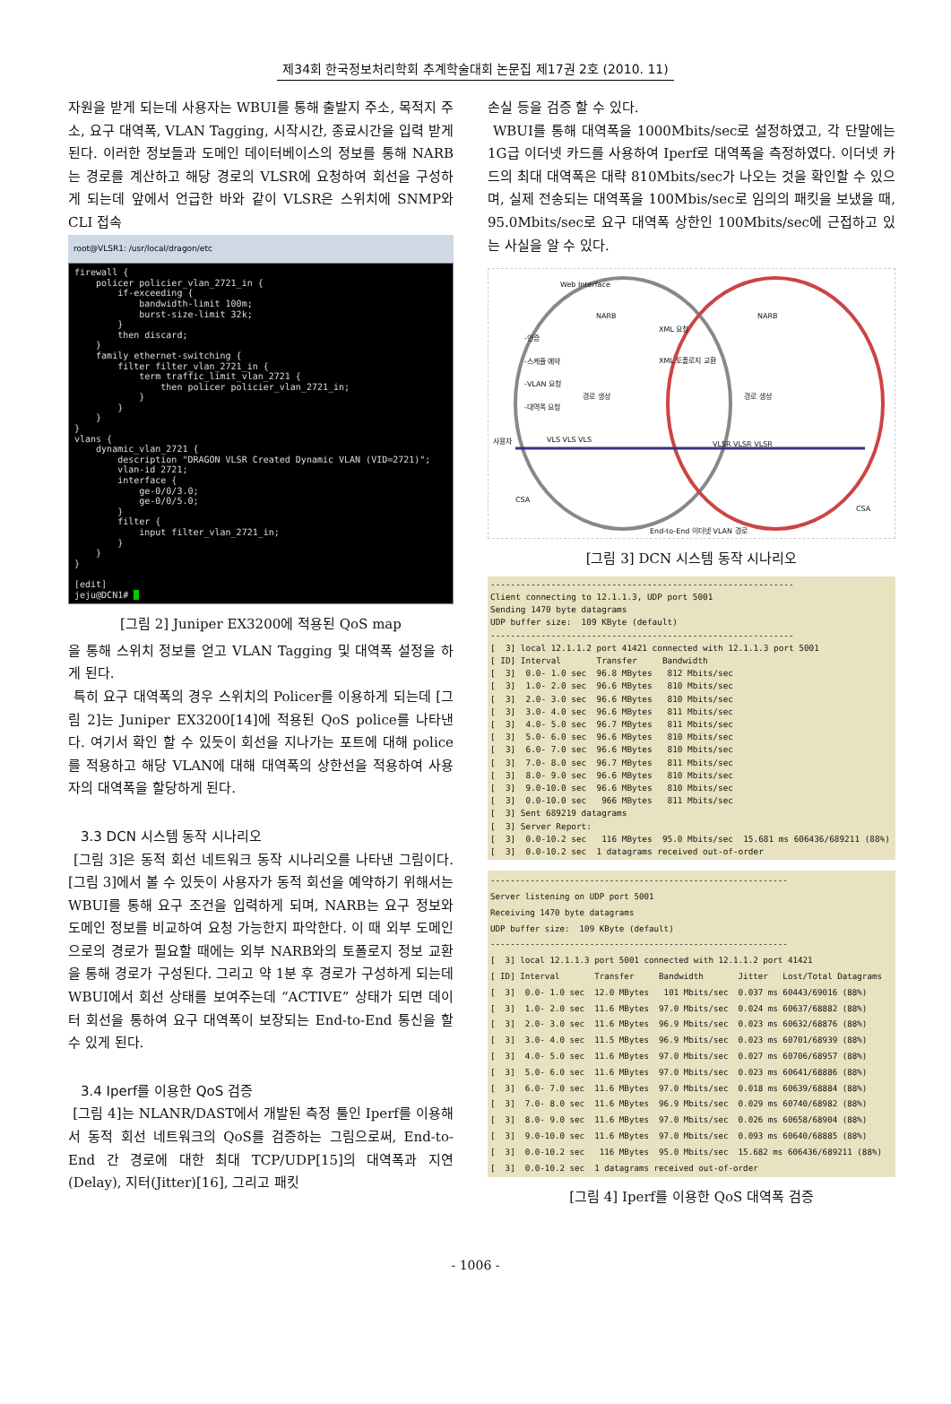제34회 한국정보처리학회 추계학술대회 논문집 제17권 2호 (2010. 11)
자원을 받게 되는데 사용자는 WBUI를 통해 출발지 주소, 목적지 주소, 요구 대역폭, VLAN Tagging, 시작시간, 종료시간을 입력 받게 된다. 이러한 정보들과 도메인 데이터베이스의 정보를 통해 NARB는 경로를 계산하고 해당 경로의 VLSR에 요청하여 회선을 구성하게 되는데 앞에서 언급한 바와 같이 VLSR은 스위치에 SNMP와 CLI 접속
root@VLSR1: /usr/local/dragon/etc
firewall { policer policier_vlan_2721_in { if-exceeding { bandwidth-limit 100m; burst-size-limit 32k; } then discard; } family ethernet-switching { filter filter_vlan_2721_in { term traffic_limit_vlan_2721 { then policer policier_vlan_2721_in; } } } } vlans { dynamic_vlan_2721 { description "DRAGON VLSR Created Dynamic VLAN (VID=2721)"; vlan-id 2721; interface { ge-0/0/3.0; ge-0/0/5.0; } filter { input filter_vlan_2721_in; } } } [edit] jeju@DCN1#
[그림 2] Juniper EX3200에 적용된 QoS map
을 통해 스위치 정보를 얻고 VLAN Tagging 및 대역폭 설정을 하게 된다.
특히 요구 대역폭의 경우 스위치의 Policer를 이용하게 되는데 [그림 2]는 Juniper EX3200[14]에 적용된 QoS police를 나타낸다. 여기서 확인 할 수 있듯이 회선을 지나가는 포트에 대해 police를 적용하고 해당 VLAN에 대해 대역폭의 상한선을 적용하여 사용자의 대역폭을 할당하게 된다.
3.3 DCN 시스템 동작 시나리오
[그림 3]은 동적 회선 네트워크 동작 시나리오를 나타낸 그림이다. [그림 3]에서 볼 수 있듯이 사용자가 동적 회선을 예약하기 위해서는 WBUI를 통해 요구 조건을 입력하게 되며, NARB는 요구 정보와 도메인 정보를 비교하여 요청 가능한지 파악한다. 이 때 외부 도메인으로의 경로가 필요할 때에는 외부 NARB와의 토폴로지 정보 교환을 통해 경로가 구성된다. 그리고 약 1분 후 경로가 구성하게 되는데 WBUI에서 회선 상태를 보여주는데 “ACTIVE” 상태가 되면 데이터 회선을 통하여 요구 대역폭이 보장되는 End-to-End 통신을 할 수 있게 된다.
3.4 Iperf를 이용한 QoS 검증
[그림 4]는 NLANR/DAST에서 개발된 측정 툴인 Iperf를 이용해서 동적 회선 네트워크의 QoS를 검증하는 그림으로써, End-to-End 간 경로에 대한 최대 TCP/UDP[15]의 대역폭과 지연(Delay), 지터(Jitter)[16], 그리고 패킷
손실 등을 검증 할 수 있다.
WBUI를 통해 대역폭을 1000Mbits/sec로 설정하였고, 각 단말에는 1G급 이더넷 카드를 사용하여 Iperf로 대역폭을 측정하였다. 이더넷 카드의 최대 대역폭은 대략 810Mbits/sec가 나오는 것을 확인할 수 있으며, 실제 전송되는 대역폭을 100Mbis/sec로 임의의 패킷을 보냈을 때, 95.0Mbits/sec로 요구 대역폭 상한인 100Mbits/sec에 근접하고 있는 사실을 알 수 있다.
Web Interface
NARB NARB
XML 요청
XML 토폴로지 교환
-인증
-스케쥴 예약
-VLAN 요청
-대역폭 요청
경로 생성 경로 생성
사용자 VLS VLS VLS
VLSR VLSR VLSR
CSA
CSA
End-to-End 이더넷 VLAN 경로
[그림 3] DCN 시스템 동작 시나리오
------------------------------------------------------------ Client connecting to 12.1.1.3, UDP port 5001 Sending 1470 byte datagrams UDP buffer size: 109 KByte (default) ------------------------------------------------------------ [ 3] local 12.1.1.2 port 41421 connected with 12.1.1.3 port 5001 [ ID] Interval Transfer Bandwidth [ 3] 0.0- 1.0 sec 96.8 MBytes 812 Mbits/sec [ 3] 1.0- 2.0 sec 96.6 MBytes 810 Mbits/sec [ 3] 2.0- 3.0 sec 96.6 MBytes 810 Mbits/sec [ 3] 3.0- 4.0 sec 96.6 MBytes 811 Mbits/sec [ 3] 4.0- 5.0 sec 96.7 MBytes 811 Mbits/sec [ 3] 5.0- 6.0 sec 96.6 MBytes 810 Mbits/sec [ 3] 6.0- 7.0 sec 96.6 MBytes 810 Mbits/sec [ 3] 7.0- 8.0 sec 96.7 MBytes 811 Mbits/sec [ 3] 8.0- 9.0 sec 96.6 MBytes 810 Mbits/sec [ 3] 9.0-10.0 sec 96.6 MBytes 810 Mbits/sec [ 3] 0.0-10.0 sec 966 MBytes 811 Mbits/sec [ 3] Sent 689219 datagrams [ 3] Server Report: [ 3] 0.0-10.2 sec 116 MBytes 95.0 Mbits/sec 15.681 ms 606436/689211 (88%) [ 3] 0.0-10.2 sec 1 datagrams received out-of-order
------------------------------------------------------------ Server listening on UDP port 5001 Receiving 1470 byte datagrams UDP buffer size: 109 KByte (default) ------------------------------------------------------------ [ 3] local 12.1.1.3 port 5001 connected with 12.1.1.2 port 41421 [ ID] Interval Transfer Bandwidth Jitter Lost/Total Datagrams [ 3] 0.0- 1.0 sec 12.0 MBytes 101 Mbits/sec 0.037 ms 60443/69016 (88%) [ 3] 1.0- 2.0 sec 11.6 MBytes 97.0 Mbits/sec 0.024 ms 60637/68882 (88%) [ 3] 2.0- 3.0 sec 11.6 MBytes 96.9 Mbits/sec 0.023 ms 60632/68876 (88%) [ 3] 3.0- 4.0 sec 11.5 MBytes 96.9 Mbits/sec 0.023 ms 60701/68939 (88%) [ 3] 4.0- 5.0 sec 11.6 MBytes 97.0 Mbits/sec 0.027 ms 60706/68957 (88%) [ 3] 5.0- 6.0 sec 11.6 MBytes 97.0 Mbits/sec 0.023 ms 60641/68886 (88%) [ 3] 6.0- 7.0 sec 11.6 MBytes 97.0 Mbits/sec 0.018 ms 60639/68884 (88%) [ 3] 7.0- 8.0 sec 11.6 MBytes 96.9 Mbits/sec 0.029 ms 60740/68982 (88%) [ 3] 8.0- 9.0 sec 11.6 MBytes 97.0 Mbits/sec 0.026 ms 60658/68904 (88%) [ 3] 9.0-10.0 sec 11.6 MBytes 97.0 Mbits/sec 0.093 ms 60640/68885 (88%) [ 3] 0.0-10.2 sec 116 MBytes 95.0 Mbits/sec 15.682 ms 606436/689211 (88%) [ 3] 0.0-10.2 sec 1 datagrams received out-of-order
[그림 4] Iperf를 이용한 QoS 대역폭 검증
- 1006 -